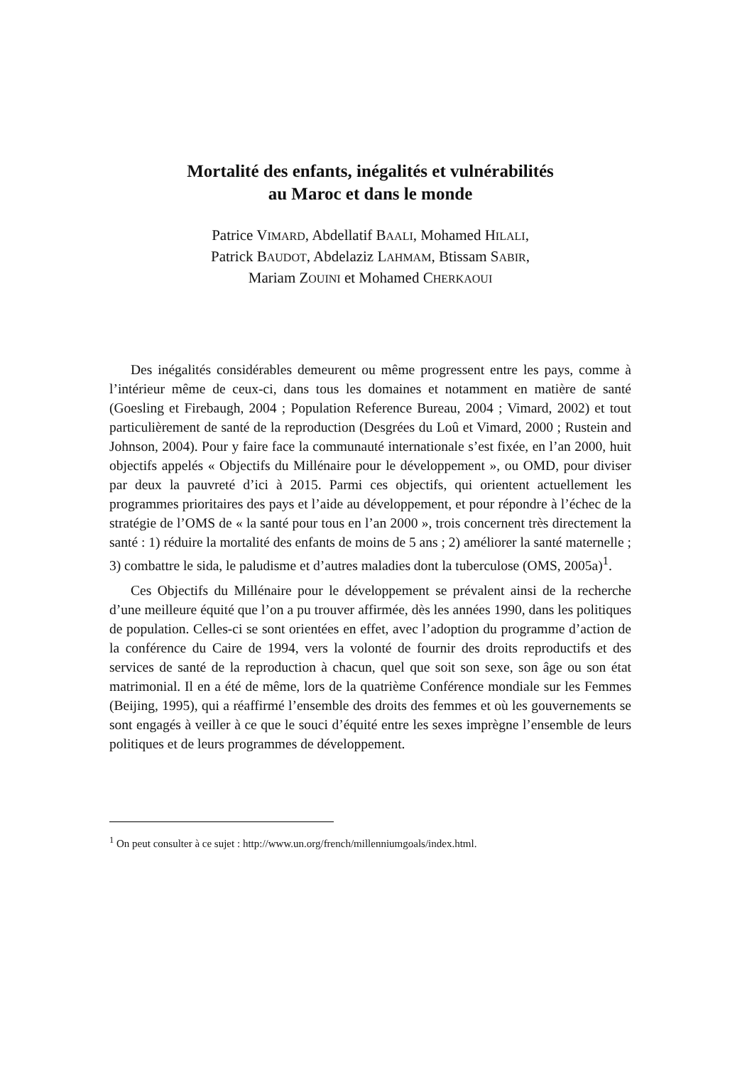Mortalité des enfants, inégalités et vulnérabilités
au Maroc et dans le monde
Patrice VIMARD, Abdellatif BAALI, Mohamed HILALI,
Patrick BAUDOT, Abdelaziz LAHMAM, Btissam SABIR,
Mariam ZOUINI et Mohamed CHERKAOUI
Des inégalités considérables demeurent ou même progressent entre les pays, comme à l’intérieur même de ceux-ci, dans tous les domaines et notamment en matière de santé (Goesling et Firebaugh, 2004 ; Population Reference Bureau, 2004 ; Vimard, 2002) et tout particulièrement de santé de la reproduction (Desgrées du Loû et Vimard, 2000 ; Rustein and Johnson, 2004). Pour y faire face la communauté internationale s’est fixée, en l’an 2000, huit objectifs appelés « Objectifs du Millénaire pour le développement », ou OMD, pour diviser par deux la pauvreté d’ici à 2015. Parmi ces objectifs, qui orientent actuellement les programmes prioritaires des pays et l’aide au développement, et pour répondre à l’échec de la stratégie de l’OMS de « la santé pour tous en l’an 2000 », trois concernent très directement la santé : 1) réduire la mortalité des enfants de moins de 5 ans ; 2) améliorer la santé maternelle ; 3) combattre le sida, le paludisme et d’autres maladies dont la tuberculose (OMS, 2005a)<sup>1</sup>.
Ces Objectifs du Millénaire pour le développement se prévalent ainsi de la recherche d’une meilleure équité que l’on a pu trouver affirmée, dès les années 1990, dans les politiques de population. Celles-ci se sont orientées en effet, avec l’adoption du programme d’action de la conférence du Caire de 1994, vers la volonté de fournir des droits reproductifs et des services de santé de la reproduction à chacun, quel que soit son sexe, son âge ou son état matrimonial. Il en a été de même, lors de la quatrième Conférence mondiale sur les Femmes (Beijing, 1995), qui a réaffirmé l’ensemble des droits des femmes et où les gouvernements se sont engagés à veiller à ce que le souci d’équité entre les sexes imprègne l’ensemble de leurs politiques et de leurs programmes de développement.
<sup>1</sup> On peut consulter à ce sujet : http://www.un.org/french/millenniumgoals/index.html.